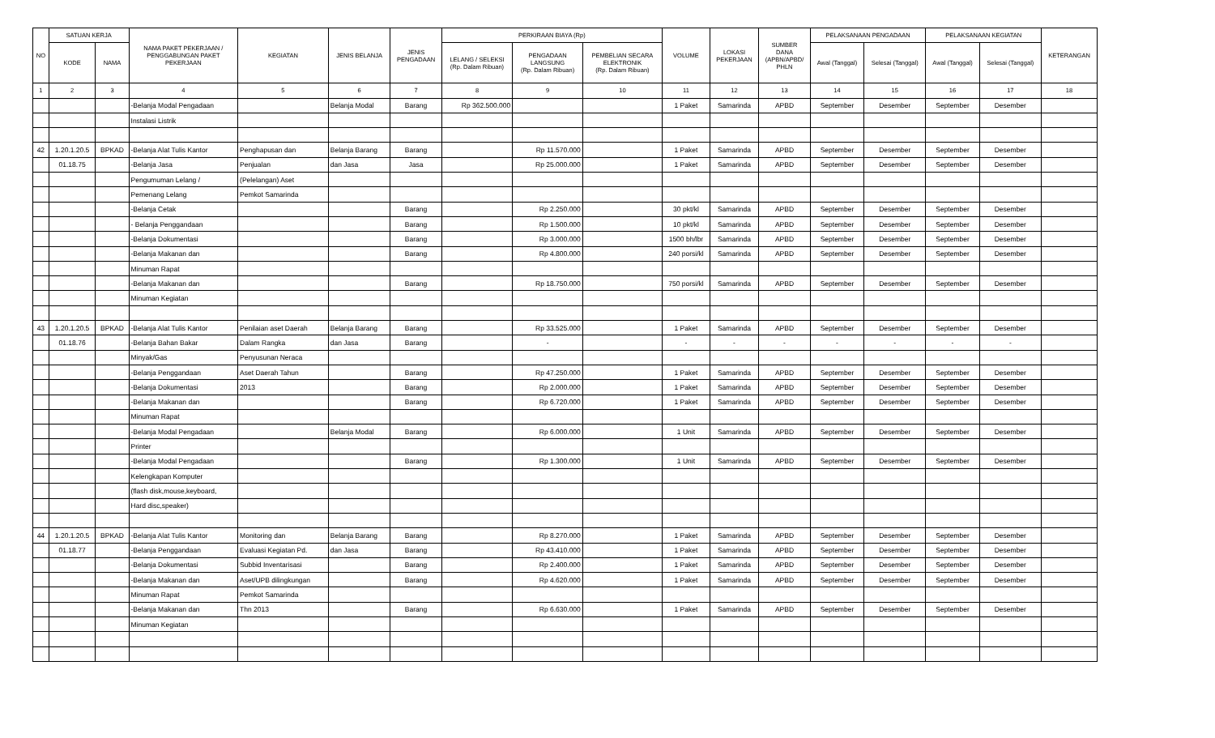| NO | SATUAN KERJA | | NAMA PAKET PEKERJAAN / PENGGABUNGAN PAKET PEKERJAAN | KEGIATAN | JENIS BELANJA | JENIS PENGADAAN | PERKIRAAN BIAYA (Rp) | | | VOLUME | LOKASI PEKERJAAN | SUMBER DANA (APBN/APBD/ PHLN | PELAKSANAAN PENGADAAN | | PELAKSANAAN KEGIATAN | | KETERANGAN |
| --- | --- | --- | --- | --- | --- | --- | --- | --- | --- | --- | --- | --- | --- | --- | --- | --- | --- |
| | KODE | NAMA | | | | | LELANG / SELEKSI (Rp. Dalam Ribuan) | PENGADAAN LANGSUNG (Rp. Dalam Ribuan) | PEMBELIAN SECARA ELEKTRONIK (Rp. Dalam Ribuan) | | | | Awal (Tanggal) | Selesai (Tanggal) | Awal (Tanggal) | Selesai (Tanggal) | |
| 1 | 2 | 3 | 4 | 5 | 6 | 7 | 8 | 9 | 10 | 11 | 12 | 13 | 14 | 15 | 16 | 17 | 18 |
| | | | -Belanja Modal Pengadaan | | Belanja Modal | Barang | Rp 362.500.000 | | | 1 Paket | Samarinda | APBD | September | Desember | September | Desember | |
| | | | Instalasi Listrik | | | | | | | | | | | | | | |
| 42 | 1.20.1.20.5 | BPKAD | -Belanja Alat Tulis Kantor | Penghapusan dan | Belanja Barang | Barang | | Rp 11.570.000 | | 1 Paket | Samarinda | APBD | September | Desember | September | Desember | |
| | 01.18.75 | | -Belanja Jasa | Penjualan | dan Jasa | Jasa | | Rp 25.000.000 | | 1 Paket | Samarinda | APBD | September | Desember | September | Desember | |
| | | | Pengumuman Lelang / | (Pelelangan) Aset | | | | | | | | | | | | | |
| | | | Pemenang Lelang | Pemkot Samarinda | | | | | | | | | | | | | |
| | | | -Belanja Cetak | | | Barang | | Rp 2.250.000 | | 30 pkt/kl | Samarinda | APBD | September | Desember | September | Desember | |
| | | | - Belanja Penggandaan | | | Barang | | Rp 1.500.000 | | 10 pkt/kl | Samarinda | APBD | September | Desember | September | Desember | |
| | | | -Belanja Dokumentasi | | | Barang | | Rp 3.000.000 | | 1500 bh/lbr | Samarinda | APBD | September | Desember | September | Desember | |
| | | | -Belanja Makanan dan | | | Barang | | Rp 4.800.000 | | 240 porsi/kl | Samarinda | APBD | September | Desember | September | Desember | |
| | | | Minuman Rapat | | | | | | | | | | | | | | |
| | | | -Belanja Makanan dan | | | Barang | | Rp 18.750.000 | | 750 porsi/kl | Samarinda | APBD | September | Desember | September | Desember | |
| | | | Minuman Kegiatan | | | | | | | | | | | | | | |
| 43 | 1.20.1.20.5 | BPKAD | -Belanja Alat Tulis Kantor | Penilaian aset Daerah | Belanja Barang | Barang | | Rp 33.525.000 | | 1 Paket | Samarinda | APBD | September | Desember | September | Desember | |
| | 01.18.76 | | -Belanja Bahan Bakar | Dalam Rangka | dan Jasa | Barang | | - | | - | - | - | - | - | - | - | |
| | | | Minyak/Gas | Penyusunan Neraca | | | | | | | | | | | | | |
| | | | -Belanja Penggandaan | Aset Daerah Tahun | | Barang | | Rp 47.250.000 | | 1 Paket | Samarinda | APBD | September | Desember | September | Desember | |
| | | | -Belanja Dokumentasi | 2013 | | Barang | | Rp 2.000.000 | | 1 Paket | Samarinda | APBD | September | Desember | September | Desember | |
| | | | -Belanja Makanan dan | | | Barang | | Rp 6.720.000 | | 1 Paket | Samarinda | APBD | September | Desember | September | Desember | |
| | | | Minuman Rapat | | | | | | | | | | | | | | |
| | | | -Belanja Modal Pengadaan | | Belanja Modal | Barang | | Rp 6.000.000 | | 1 Unit | Samarinda | APBD | September | Desember | September | Desember | |
| | | | Printer | | | | | | | | | | | | | | |
| | | | -Belanja Modal Pengadaan | | | Barang | | Rp 1.300.000 | | 1 Unit | Samarinda | APBD | September | Desember | September | Desember | |
| | | | Kelengkapan Komputer | | | | | | | | | | | | | | |
| | | | (flash disk,mouse,keyboard, | | | | | | | | | | | | | | |
| | | | Hard disc,speaker) | | | | | | | | | | | | | | |
| 44 | 1.20.1.20.5 | BPKAD | -Belanja Alat Tulis Kantor | Monitoring dan | Belanja Barang | Barang | | Rp 8.270.000 | | 1 Paket | Samarinda | APBD | September | Desember | September | Desember | |
| | 01.18.77 | | -Belanja Penggandaan | Evaluasi Kegiatan Pd. | dan Jasa | Barang | | Rp 43.410.000 | | 1 Paket | Samarinda | APBD | September | Desember | September | Desember | |
| | | | -Belanja Dokumentasi | Subbid Inventarisasi | | Barang | | Rp 2.400.000 | | 1 Paket | Samarinda | APBD | September | Desember | September | Desember | |
| | | | -Belanja Makanan dan | Aset/UPB dilingkungan | | Barang | | Rp 4.620.000 | | 1 Paket | Samarinda | APBD | September | Desember | September | Desember | |
| | | | Minuman Rapat | Pemkot Samarinda | | | | | | | | | | | | | |
| | | | -Belanja Makanan dan | Thn 2013 | | Barang | | Rp 6.630.000 | | 1 Paket | Samarinda | APBD | September | Desember | September | Desember | |
| | | | Minuman Kegiatan | | | | | | | | | | | | | | |